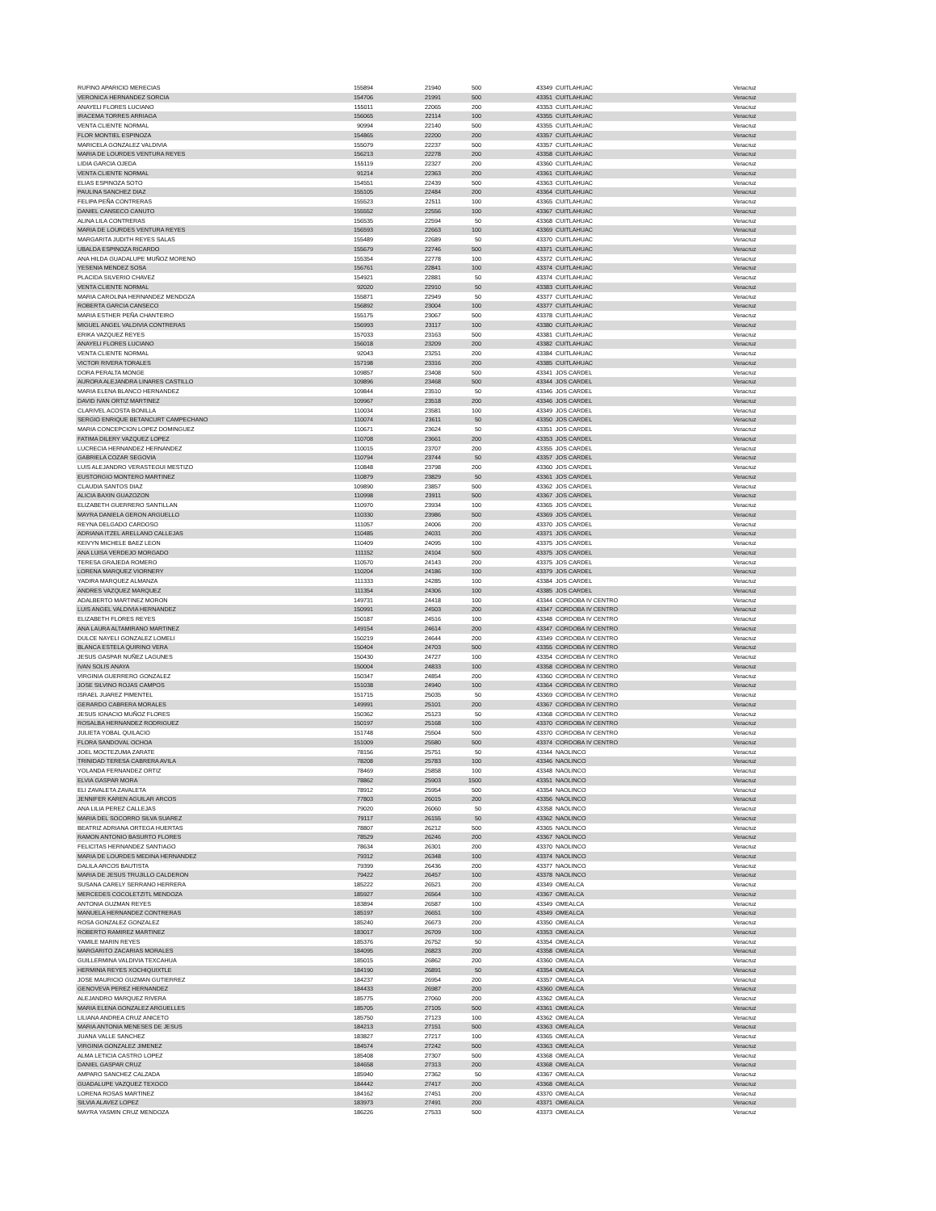| RUFINO APARICIO MERECIAS | 155894 | 21940 | 500 | 43349 | CUITLAHUAC | Veracruz |
| VERONICA HERNANDEZ SORCIA | 154706 | 21991 | 500 | 43351 | CUITLAHUAC | Veracruz |
| ANAYELI FLORES LUCIANO | 155011 | 22065 | 200 | 43353 | CUITLAHUAC | Veracruz |
| IRACEMA TORRES ARRIAGA | 156065 | 22114 | 100 | 43355 | CUITLAHUAC | Veracruz |
| VENTA CLIENTE NORMAL | 90994 | 22140 | 500 | 43355 | CUITLAHUAC | Veracruz |
| FLOR MONTIEL ESPINOZA | 154865 | 22200 | 200 | 43357 | CUITLAHUAC | Veracruz |
| MARICELA GONZALEZ VALDIVIA | 155079 | 22237 | 500 | 43357 | CUITLAHUAC | Veracruz |
| MARIA DE LOURDES VENTURA REYES | 156213 | 22278 | 200 | 43358 | CUITLAHUAC | Veracruz |
| LIDIA GARCIA OJEDA | 155119 | 22327 | 200 | 43360 | CUITLAHUAC | Veracruz |
| VENTA CLIENTE NORMAL | 91214 | 22363 | 200 | 43361 | CUITLAHUAC | Veracruz |
| ELIAS ESPINOZA SOTO | 154551 | 22439 | 500 | 43363 | CUITLAHUAC | Veracruz |
| PAULINA SANCHEZ DIAZ | 155105 | 22484 | 200 | 43364 | CUITLAHUAC | Veracruz |
| FELIPA PEÑA CONTRERAS | 155523 | 22511 | 100 | 43365 | CUITLAHUAC | Veracruz |
| DANIEL CANSECO CANUTO | 155552 | 22556 | 100 | 43367 | CUITLAHUAC | Veracruz |
| ALINA LILA CONTRERAS | 156535 | 22594 | 50 | 43368 | CUITLAHUAC | Veracruz |
| MARIA DE LOURDES VENTURA REYES | 156593 | 22663 | 100 | 43369 | CUITLAHUAC | Veracruz |
| MARGARITA JUDITH REYES SALAS | 155489 | 22689 | 50 | 43370 | CUITLAHUAC | Veracruz |
| UBALDA ESPINOZA RICARDO | 155679 | 22746 | 500 | 43371 | CUITLAHUAC | Veracruz |
| ANA HILDA GUADALUPE MUÑOZ MORENO | 155354 | 22778 | 100 | 43372 | CUITLAHUAC | Veracruz |
| YESENIA MENDEZ SOSA | 156761 | 22841 | 100 | 43374 | CUITLAHUAC | Veracruz |
| PLACIDA SILVERIO CHAVEZ | 154921 | 22881 | 50 | 43374 | CUITLAHUAC | Veracruz |
| VENTA CLIENTE NORMAL | 92020 | 22910 | 50 | 43383 | CUITLAHUAC | Veracruz |
| MARIA CAROLINA HERNANDEZ MENDOZA | 155871 | 22949 | 50 | 43377 | CUITLAHUAC | Veracruz |
| ROBERTA GARCIA CANSECO | 156892 | 23004 | 100 | 43377 | CUITLAHUAC | Veracruz |
| MARIA ESTHER PEÑA CHANTEIRO | 155175 | 23067 | 500 | 43378 | CUITLAHUAC | Veracruz |
| MIGUEL ANGEL VALDIVIA CONTRERAS | 156993 | 23117 | 100 | 43380 | CUITLAHUAC | Veracruz |
| ERIKA VAZQUEZ REYES | 157033 | 23163 | 500 | 43381 | CUITLAHUAC | Veracruz |
| ANAYELI FLORES LUCIANO | 156018 | 23209 | 200 | 43382 | CUITLAHUAC | Veracruz |
| VENTA CLIENTE NORMAL | 92043 | 23251 | 200 | 43384 | CUITLAHUAC | Veracruz |
| VICTOR RIVERA TORALES | 157198 | 23316 | 200 | 43385 | CUITLAHUAC | Veracruz |
| DORA PERALTA MONGE | 109857 | 23408 | 500 | 43341 | JOS CARDEL | Veracruz |
| AURORA ALEJANDRA LINARES CASTILLO | 109896 | 23468 | 500 | 43344 | JOS CARDEL | Veracruz |
| MARIA ELENA BLANCO HERNANDEZ | 109844 | 23510 | 50 | 43346 | JOS CARDEL | Veracruz |
| DAVID IVAN ORTIZ MARTINEZ | 109967 | 23518 | 200 | 43346 | JOS CARDEL | Veracruz |
| CLARIVEL ACOSTA BONILLA | 110034 | 23581 | 100 | 43349 | JOS CARDEL | Veracruz |
| SERGIO ENRIQUE BETANCURT CAMPECHANO | 110074 | 23611 | 50 | 43350 | JOS CARDEL | Veracruz |
| MARIA CONCEPCION LOPEZ DOMINGUEZ | 110671 | 23624 | 50 | 43351 | JOS CARDEL | Veracruz |
| FATIMA DILERY VAZQUEZ LOPEZ | 110708 | 23661 | 200 | 43353 | JOS CARDEL | Veracruz |
| LUCRECIA HERNANDEZ HERNANDEZ | 110015 | 23707 | 200 | 43355 | JOS CARDEL | Veracruz |
| GABRIELA COZAR SEGOVIA | 110794 | 23744 | 50 | 43357 | JOS CARDEL | Veracruz |
| LUIS ALEJANDRO VERASTEGUI MESTIZO | 110848 | 23798 | 200 | 43360 | JOS CARDEL | Veracruz |
| EUSTORGIO MONTERO MARTINEZ | 110879 | 23829 | 50 | 43361 | JOS CARDEL | Veracruz |
| CLAUDIA SANTOS DIAZ | 109890 | 23857 | 500 | 43362 | JOS CARDEL | Veracruz |
| ALICIA BAXIN GUAZOZON | 110998 | 23911 | 500 | 43367 | JOS CARDEL | Veracruz |
| ELIZABETH GUERRERO SANTILLAN | 110970 | 23934 | 100 | 43365 | JOS CARDEL | Veracruz |
| MAYRA DANIELA GERON ARGUELLO | 110330 | 23986 | 500 | 43369 | JOS CARDEL | Veracruz |
| REYNA DELGADO CARDOSO | 111057 | 24006 | 200 | 43370 | JOS CARDEL | Veracruz |
| ADRIANA ITZEL ARELLANO CALLEJAS | 110485 | 24031 | 200 | 43371 | JOS CARDEL | Veracruz |
| KEIVYN MICHELE BAEZ LEON | 110409 | 24095 | 100 | 43375 | JOS CARDEL | Veracruz |
| ANA LUISA VERDEJO MORGADO | 111152 | 24104 | 500 | 43375 | JOS CARDEL | Veracruz |
| TERESA GRAJEDA ROMERO | 110570 | 24143 | 200 | 43375 | JOS CARDEL | Veracruz |
| LORENA MARQUEZ VIORNERY | 110204 | 24186 | 100 | 43379 | JOS CARDEL | Veracruz |
| YADIRA MARQUEZ ALMANZA | 111333 | 24285 | 100 | 43384 | JOS CARDEL | Veracruz |
| ANDRES VAZQUEZ MARQUEZ | 111354 | 24306 | 100 | 43385 | JOS CARDEL | Veracruz |
| ADALBERTO MARTINEZ MORON | 149731 | 24418 | 100 | 43344 | CORDOBA IV CENTRO | Veracruz |
| LUIS ANGEL VALDIVIA HERNANDEZ | 150991 | 24503 | 200 | 43347 | CORDOBA IV CENTRO | Veracruz |
| ELIZABETH FLORES REYES | 150187 | 24516 | 100 | 43348 | CORDOBA IV CENTRO | Veracruz |
| ANA LAURA ALTAMIRANO MARTINEZ | 149154 | 24614 | 200 | 43347 | CORDOBA IV CENTRO | Veracruz |
| DULCE NAYELI GONZALEZ LOMELI | 150219 | 24644 | 200 | 43349 | CORDOBA IV CENTRO | Veracruz |
| BLANCA ESTELA QUIRINO VERA | 150404 | 24703 | 500 | 43355 | CORDOBA IV CENTRO | Veracruz |
| JESUS GASPAR NUÑEZ LAGUNES | 150430 | 24727 | 100 | 43354 | CORDOBA IV CENTRO | Veracruz |
| IVAN SOLIS ANAYA | 150004 | 24833 | 100 | 43358 | CORDOBA IV CENTRO | Veracruz |
| VIRGINIA GUERRERO GONZALEZ | 150347 | 24854 | 200 | 43360 | CORDOBA IV CENTRO | Veracruz |
| JOSE SILVINO ROJAS CAMPOS | 151038 | 24940 | 100 | 43364 | CORDOBA IV CENTRO | Veracruz |
| ISRAEL JUAREZ PIMENTEL | 151715 | 25035 | 50 | 43369 | CORDOBA IV CENTRO | Veracruz |
| GERARDO CABRERA MORALES | 149991 | 25101 | 200 | 43367 | CORDOBA IV CENTRO | Veracruz |
| JESUS IGNACIO MUÑOZ FLORES | 150362 | 25123 | 50 | 43368 | CORDOBA IV CENTRO | Veracruz |
| ROSALBA HERNANDEZ RODRIGUEZ | 150197 | 25168 | 100 | 43370 | CORDOBA IV CENTRO | Veracruz |
| JULIETA YOBAL QUILACIO | 151748 | 25504 | 500 | 43370 | CORDOBA IV CENTRO | Veracruz |
| FLORA SANDOVAL OCHOA | 151009 | 25580 | 500 | 43374 | CORDOBA IV CENTRO | Veracruz |
| JOEL MOCTEZUMA ZARATE | 78156 | 25751 | 50 | 43344 | NAOLINCO | Veracruz |
| TRINIDAD TERESA CABRERA AVILA | 78208 | 25783 | 100 | 43346 | NAOLINCO | Veracruz |
| YOLANDA FERNANDEZ ORTIZ | 78469 | 25858 | 100 | 43348 | NAOLINCO | Veracruz |
| ELVIA GASPAR MORA | 78862 | 25903 | 1500 | 43351 | NAOLINCO | Veracruz |
| ELI ZAVALETA ZAVALETA | 78912 | 25954 | 500 | 43354 | NAOLINCO | Veracruz |
| JENNIFER KAREN AGUILAR ARCOS | 77803 | 26015 | 200 | 43356 | NAOLINCO | Veracruz |
| ANA LILIA PEREZ CALLEJAS | 79020 | 26060 | 50 | 43358 | NAOLINCO | Veracruz |
| MARIA DEL SOCORRO SILVA SUAREZ | 79117 | 26155 | 50 | 43362 | NAOLINCO | Veracruz |
| BEATRIZ ADRIANA ORTEGA HUERTAS | 78807 | 26212 | 500 | 43365 | NAOLINCO | Veracruz |
| RAMON ANTONIO BASURTO FLORES | 78529 | 26246 | 200 | 43367 | NAOLINCO | Veracruz |
| FELICITAS HERNANDEZ SANTIAGO | 78634 | 26301 | 200 | 43370 | NAOLINCO | Veracruz |
| MARIA DE LOURDES MEDINA HERNANDEZ | 79312 | 26348 | 100 | 43374 | NAOLINCO | Veracruz |
| DALILA ARCOS BAUTISTA | 79399 | 26436 | 200 | 43377 | NAOLINCO | Veracruz |
| MARIA DE JESUS TRUJILLO CALDERON | 79422 | 26457 | 100 | 43378 | NAOLINCO | Veracruz |
| SUSANA CARELY SERRANO HERRERA | 185222 | 26521 | 200 | 43349 | OMEALCA | Veracruz |
| MERCEDES COCOLETZITL MENDOZA | 185927 | 26564 | 100 | 43367 | OMEALCA | Veracruz |
| ANTONIA GUZMAN REYES | 183894 | 26587 | 100 | 43349 | OMEALCA | Veracruz |
| MANUELA HERNANDEZ CONTRERAS | 185197 | 26651 | 100 | 43349 | OMEALCA | Veracruz |
| ROSA GONZALEZ GONZALEZ | 185240 | 26673 | 200 | 43350 | OMEALCA | Veracruz |
| ROBERTO RAMIREZ MARTINEZ | 183017 | 26709 | 100 | 43353 | OMEALCA | Veracruz |
| YAMILE MARIN REYES | 185376 | 26752 | 50 | 43354 | OMEALCA | Veracruz |
| MARGARITO ZACARIAS MORALES | 184095 | 26823 | 200 | 43358 | OMEALCA | Veracruz |
| GUILLERMINA VALDIVIA TEXCAHUA | 185015 | 26862 | 200 | 43360 | OMEALCA | Veracruz |
| HERMINIA REYES XOCHIQUIXTLE | 184190 | 26891 | 50 | 43354 | OMEALCA | Veracruz |
| JOSE MAURICIO GUZMAN GUTIERREZ | 184237 | 26954 | 200 | 43357 | OMEALCA | Veracruz |
| GENOVEVA PEREZ HERNANDEZ | 184433 | 26987 | 200 | 43360 | OMEALCA | Veracruz |
| ALEJANDRO MARQUEZ RIVERA | 185775 | 27060 | 200 | 43362 | OMEALCA | Veracruz |
| MARIA ELENA GONZALEZ ARGUELLES | 185705 | 27105 | 500 | 43361 | OMEALCA | Veracruz |
| LILIANA ANDREA CRUZ ANICETO | 185750 | 27123 | 100 | 43362 | OMEALCA | Veracruz |
| MARIA ANTONIA MENESES DE JESUS | 184213 | 27151 | 500 | 43363 | OMEALCA | Veracruz |
| JUANA VALLE SANCHEZ | 183827 | 27217 | 100 | 43365 | OMEALCA | Veracruz |
| VIRGINIA GONZALEZ JIMENEZ | 184574 | 27242 | 500 | 43363 | OMEALCA | Veracruz |
| ALMA LETICIA CASTRO LOPEZ | 185408 | 27307 | 500 | 43368 | OMEALCA | Veracruz |
| DANIEL GASPAR CRUZ | 184658 | 27313 | 200 | 43368 | OMEALCA | Veracruz |
| AMPARO SANCHEZ CALZADA | 185940 | 27362 | 50 | 43367 | OMEALCA | Veracruz |
| GUADALUPE VAZQUEZ TEXOCO | 184442 | 27417 | 200 | 43368 | OMEALCA | Veracruz |
| LORENA ROSAS MARTINEZ | 184162 | 27451 | 200 | 43370 | OMEALCA | Veracruz |
| SILVIA ALAVEZ LOPEZ | 183973 | 27491 | 200 | 43371 | OMEALCA | Veracruz |
| MAYRA YASMIN CRUZ MENDOZA | 186226 | 27533 | 500 | 43373 | OMEALCA | Veracruz |